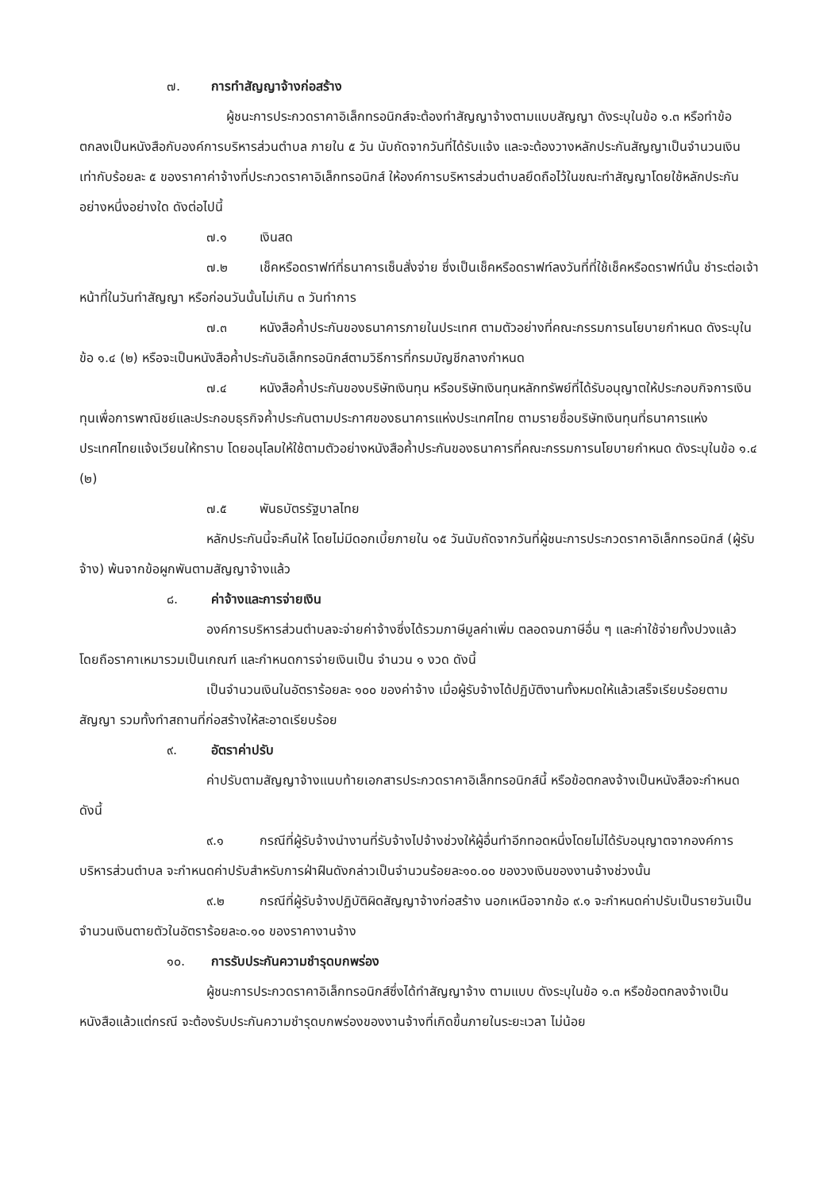๗. การทำสัญญาจ้างก่อสร้าง
ผู้ชนะการประกวดราคาอิเล็กทรอนิกส์จะต้องทำสัญญาจ้างตามแบบสัญญา ดังระบุในข้อ ๑.๓ หรือทำข้อตกลงเป็นหนังสือกับองค์การบริหารส่วนตำบล ภายใน ๕ วัน นับถัดจากวันที่ได้รับแจ้ง และจะต้องวางหลักประกันสัญญาเป็นจำนวนเงินเท่ากับร้อยละ ๕ ของราคาค่าจ้างที่ประกวดราคาอิเล็กทรอนิกส์ ให้องค์การบริหารส่วนตำบลยึดถือไว้ในขณะทำสัญญาโดยใช้หลักประกันอย่างหนึ่งอย่างใด ดังต่อไปนี้
๗.๑ เงินสด
๗.๒ เช็คหรือดราฟท์ที่ธนาคารเซ็นสั่งจ่าย ซึ่งเป็นเช็คหรือดราฟท์ลงวันที่ที่ใช้เช็คหรือดราฟท์นั้น ชำระต่อเจ้าหน้าที่ในวันทำสัญญา หรือก่อนวันนั้นไม่เกิน ๓ วันทำการ
๗.๓ หนังสือค้ำประกันของธนาคารภายในประเทศ ตามตัวอย่างที่คณะกรรมการนโยบายกำหนด ดังระบุในข้อ ๑.๔ (๒) หรือจะเป็นหนังสือค้ำประกันอิเล็กทรอนิกส์ตามวิธีการที่กรมบัญชีกลางกำหนด
๗.๔ หนังสือค้ำประกันของบริษัทเงินทุน หรือบริษัทเงินทุนหลักทรัพย์ที่ได้รับอนุญาตให้ประกอบกิจการเงินทุนเพื่อการพาณิชย์และประกอบธุรกิจค้ำประกันตามประกาศของธนาคารแห่งประเทศไทย ตามรายชื่อบริษัทเงินทุนที่ธนาคารแห่งประเทศไทยแจ้งเวียนให้ทราบ โดยอนุโลมให้ใช้ตามตัวอย่างหนังสือค้ำประกันของธนาคารที่คณะกรรมการนโยบายกำหนด ดังระบุในข้อ ๑.๔ (๒)
๗.๕ พันธบัตรรัฐบาลไทย
หลักประกันนี้จะคืนให้ โดยไม่มีดอกเบี้ยภายใน ๑๕ วันนับถัดจากวันที่ผู้ชนะการประกวดราคาอิเล็กทรอนิกส์ (ผู้รับจ้าง) พ้นจากข้อผูกพันตามสัญญาจ้างแล้ว
๘. ค่าจ้างและการจ่ายเงิน
องค์การบริหารส่วนตำบลจะจ่ายค่าจ้างซึ่งได้รวมภาษีมูลค่าเพิ่ม ตลอดจนภาษีอื่น ๆ และค่าใช้จ่ายทั้งปวงแล้ว โดยถือราคาเหมารวมเป็นเกณฑ์ และกำหนดการจ่ายเงินเป็น จำนวน ๑ งวด ดังนี้
เป็นจำนวนเงินในอัตราร้อยละ ๑๐๐ ของค่าจ้าง เมื่อผู้รับจ้างได้ปฏิบัติงานทั้งหมดให้แล้วเสร็จเรียบร้อยตามสัญญา รวมทั้งทำสถานที่ก่อสร้างให้สะอาดเรียบร้อย
๙. อัตราค่าปรับ
ค่าปรับตามสัญญาจ้างแนบท้ายเอกสารประกวดราคาอิเล็กทรอนิกส์นี้ หรือข้อตกลงจ้างเป็นหนังสือจะกำหนด ดังนี้
๙.๑ กรณีที่ผู้รับจ้างนำงานที่รับจ้างไปจ้างช่วงให้ผู้อื่นทำอีกทอดหนึ่งโดยไม่ได้รับอนุญาตจากองค์การบริหารส่วนตำบล จะกำหนดค่าปรับสำหรับการฝ่าฝืนดังกล่าวเป็นจำนวนร้อยละ๑๐.๐๐ ของวงเงินของงานจ้างช่วงนั้น
๙.๒ กรณีที่ผู้รับจ้างปฏิบัติผิดสัญญาจ้างก่อสร้าง นอกเหนือจากข้อ ๙.๑ จะกำหนดค่าปรับเป็นรายวันเป็นจำนวนเงินตายตัวในอัตราร้อยละ๐.๑๐ ของราคางานจ้าง
๑๐. การรับประกันความชำรุดบกพร่อง
ผู้ชนะการประกวดราคาอิเล็กทรอนิกส์ซึ่งได้ทำสัญญาจ้าง ตามแบบ ดังระบุในข้อ ๑.๓ หรือข้อตกลงจ้างเป็นหนังสือแล้วแต่กรณี จะต้องรับประกันความชำรุดบกพร่องของงานจ้างที่เกิดขึ้นภายในระยะเวลา ไม่น้อย